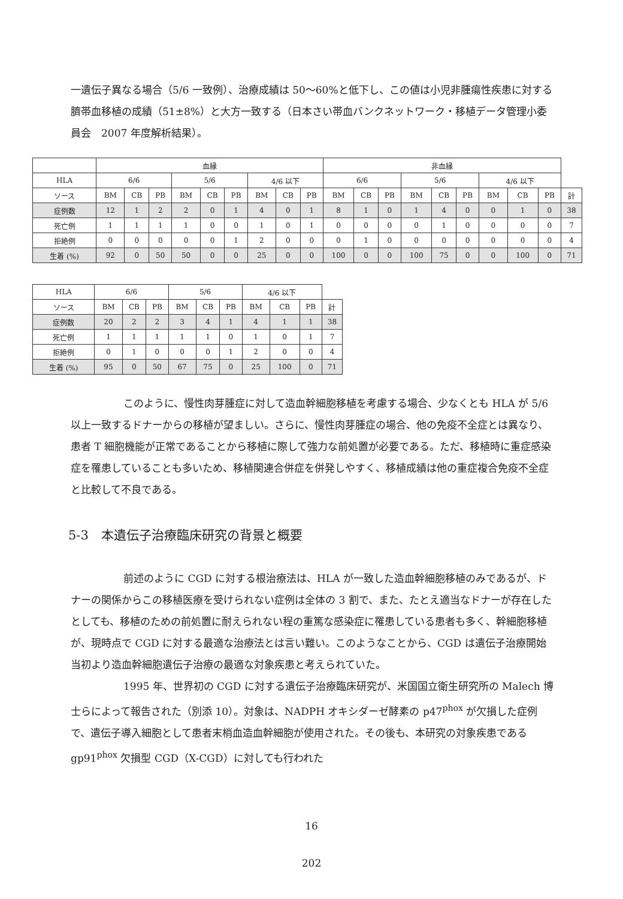一遺伝子異なる場合（5/6 一致例）、治療成績は 50〜60%と低下し、この値は小児非腫瘍性疾患に対する臍帯血移植の成績（51±8%）と大方一致する（日本さい帯血バンクネットワーク・移植データ管理小委員会　2007 年度解析結果）。
| | 血縁 | | | | | | | | | 非血縁 | | | | | | | | | |
| HLA | 6/6 | | | 5/6 | | | 4/6 以下 | | | 6/6 | | | 5/6 | | | 4/6 以下 | | | |
| ソース | BM | CB | PB | BM | CB | PB | BM | CB | PB | BM | CB | PB | BM | CB | PB | BM | CB | PB | 計 |
| 症例数 | 12 | 1 | 2 | 2 | 0 | 1 | 4 | 0 | 1 | 8 | 1 | 0 | 1 | 4 | 0 | 0 | 1 | 0 | 38 |
| 死亡例 | 1 | 1 | 1 | 1 | 0 | 0 | 1 | 0 | 1 | 0 | 0 | 0 | 0 | 1 | 0 | 0 | 0 | 0 | 7 |
| 拒絶例 | 0 | 0 | 0 | 0 | 0 | 1 | 2 | 0 | 0 | 0 | 1 | 0 | 0 | 0 | 0 | 0 | 0 | 0 | 4 |
| 生着 (%) | 92 | 0 | 50 | 50 | 0 | 0 | 25 | 0 | 0 | 100 | 0 | 0 | 100 | 75 | 0 | 0 | 100 | 0 | 71 |
| HLA | 6/6 | | | 5/6 | | | 4/6 以下 | | | |
| ソース | BM | CB | PB | BM | CB | PB | BM | CB | PB | 計 |
| 症例数 | 20 | 2 | 2 | 3 | 4 | 1 | 4 | 1 | 1 | 38 |
| 死亡例 | 1 | 1 | 1 | 1 | 1 | 0 | 1 | 0 | 1 | 7 |
| 拒絶例 | 0 | 1 | 0 | 0 | 0 | 1 | 2 | 0 | 0 | 4 |
| 生着 (%) | 95 | 0 | 50 | 67 | 75 | 0 | 25 | 100 | 0 | 71 |
このように、慢性肉芽腫症に対して造血幹細胞移植を考慮する場合、少なくとも HLA が 5/6 以上一致するドナーからの移植が望ましい。さらに、慢性肉芽腫症の場合、他の免疫不全症とは異なり、患者 T 細胞機能が正常であることから移植に際して強力な前処置が必要である。ただ、移植時に重症感染症を罹患していることも多いため、移植関連合併症を併発しやすく、移植成績は他の重症複合免疫不全症と比較して不良である。
5-3　本遺伝子治療臨床研究の背景と概要
前述のように CGD に対する根治療法は、HLA が一致した造血幹細胞移植のみであるが、ドナーの関係からこの移植医療を受けられない症例は全体の 3 割で、また、たとえ適当なドナーが存在したとしても、移植のための前処置に耐えられない程の重篤な感染症に罹患している患者も多く、幹細胞移植が、現時点で CGD に対する最適な治療法とは言い難い。このようなことから、CGD は遺伝子治療開始当初より造血幹細胞遺伝子治療の最適な対象疾患と考えられていた。
1995 年、世界初の CGD に対する遺伝子治療臨床研究が、米国国立衛生研究所の Malech 博士らによって報告された（別添 10）。対象は、NADPH オキシダーゼ酵素の p47<sup>phox</sup> が欠損した症例で、遺伝子導入細胞として患者末梢血造血幹細胞が使用された。その後も、本研究の対象疾患である gp91<sup>phox</sup> 欠損型 CGD（X-CGD）に対しても行われた
16
202